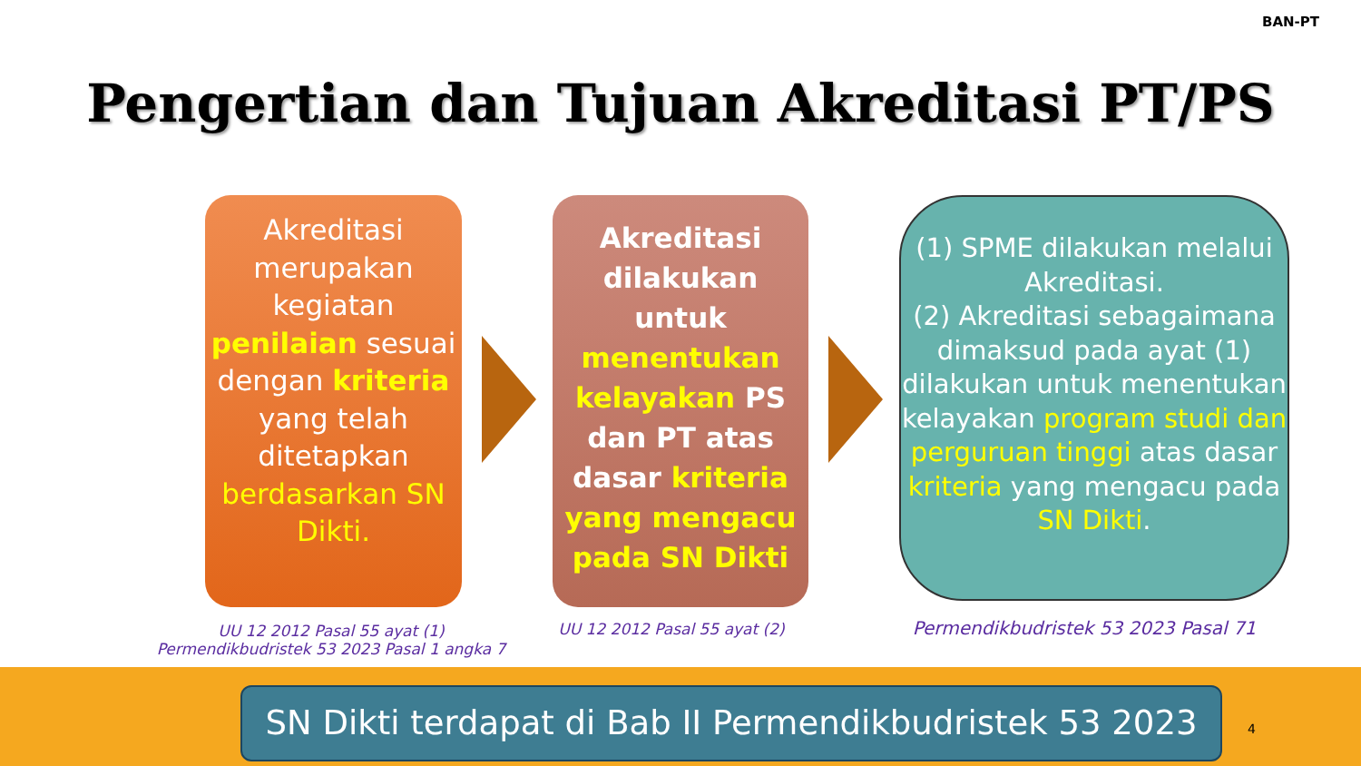BAN-PT
Pengertian dan Tujuan Akreditasi PT/PS
Akreditasi merupakan kegiatan penilaian sesuai dengan kriteria yang telah ditetapkan berdasarkan SN Dikti.
Akreditasi dilakukan untuk menentukan kelayakan PS dan PT atas dasar kriteria yang mengacu pada SN Dikti
(1) SPME dilakukan melalui Akreditasi.
(2) Akreditasi sebagaimana dimaksud pada ayat (1) dilakukan untuk menentukan kelayakan program studi dan perguruan tinggi atas dasar kriteria yang mengacu pada SN Dikti.
UU 12 2012 Pasal 55 ayat (1)
Permendikbudristek 53 2023 Pasal 1 angka 7
UU 12 2012 Pasal 55 ayat (2)
Permendikbudristek 53 2023 Pasal 71
SN Dikti terdapat di Bab II Permendikbudristek 53 2023
4